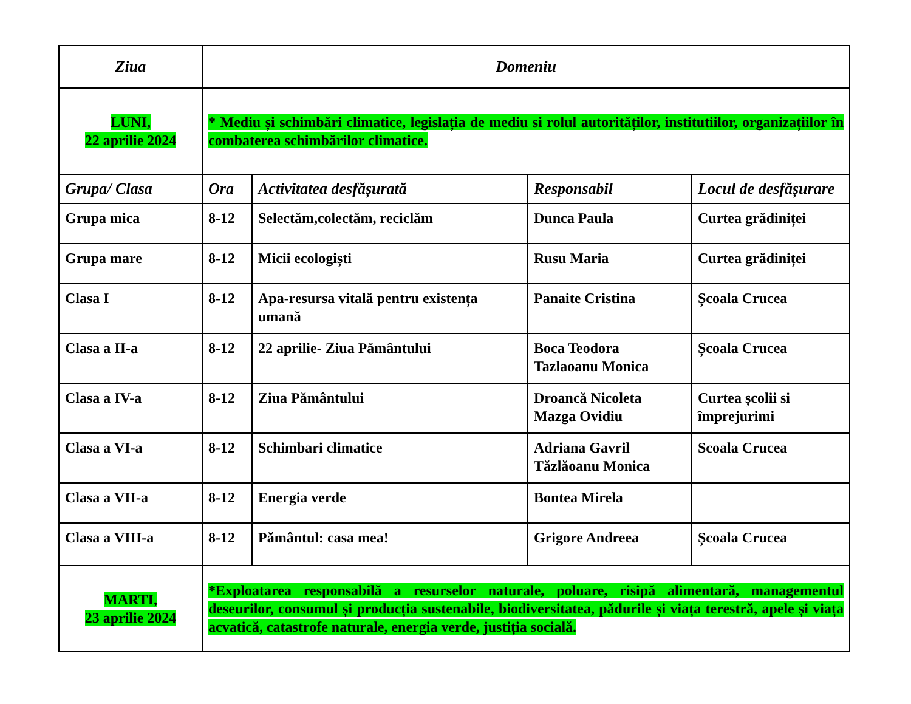| Ziua | Domeniu | | | |
| --- | --- | --- | --- | --- |
| LUNI, 22 aprilie 2024 | * Mediu și schimbări climatice, legislația de mediu si rolul autorităților, institutiilor, organizațiilor în combaterea schimbărilor climatice. | | | |
| Grupa/ Clasa | Ora | Activitatea desfășurată | Responsabil | Locul de desfășurare |
| Grupa mica | 8-12 | Selectăm,colectăm, reciclăm | Dunca Paula | Curtea grădiniței |
| Grupa mare | 8-12 | Micii ecologiști | Rusu Maria | Curtea grădiniței |
| Clasa I | 8-12 | Apa-resursa vitală pentru existența umană | Panaite Cristina | Școala Crucea |
| Clasa a II-a | 8-12 | 22 aprilie- Ziua Pământului | Boca Teodora Tazlaoanu Monica | Școala Crucea |
| Clasa a IV-a | 8-12 | Ziua Pământului | Droancă Nicoleta Mazga Ovidiu | Curtea școlii si împrejurimi |
| Clasa a VI-a | 8-12 | Schimbari climatice | Adriana Gavril Tăzlăoanu Monica | Scoala Crucea |
| Clasa a VII-a | 8-12 | Energia verde | Bontea Mirela | |
| Clasa a VIII-a | 8-12 | Pământul: casa mea! | Grigore Andreea | Școala Crucea |
| MARTI, 23 aprilie 2024 | *Exploatarea responsabilă a resurselor naturale, poluare, risipă alimentară, managementul deseurilor, consumul și producția sustenabile, biodiversitatea, pădurile și viața terestră, apele și viața acvatică, catastrofe naturale, energia verde, justiția socială. | | | |